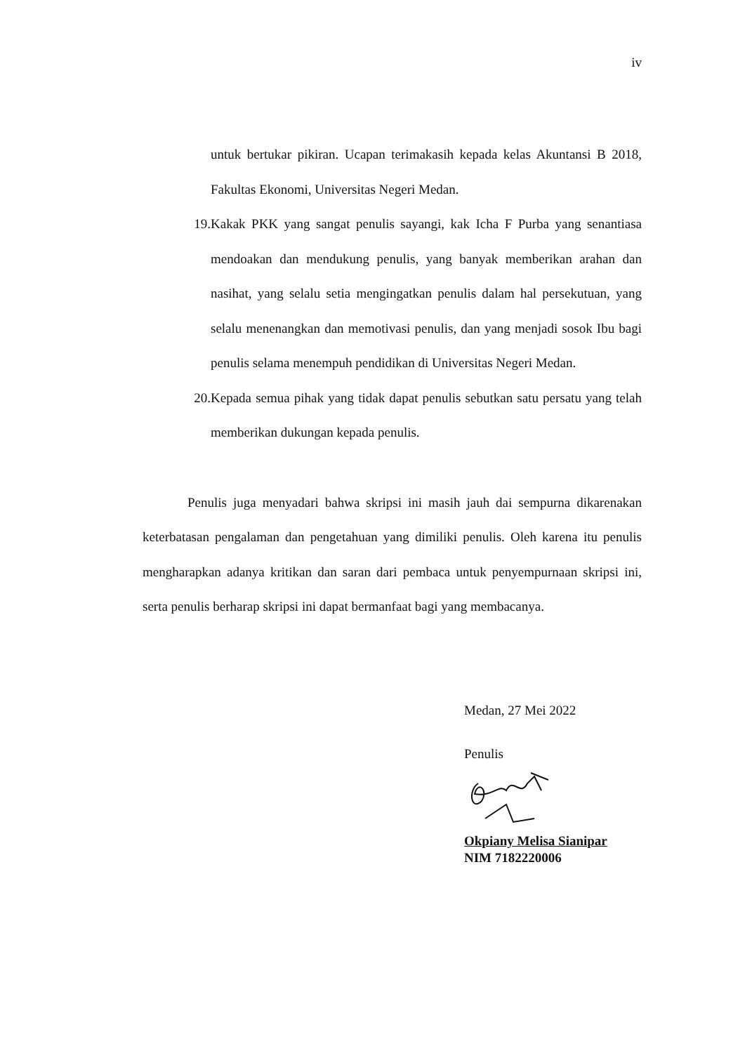iv
untuk bertukar pikiran. Ucapan terimakasih kepada kelas Akuntansi B 2018, Fakultas Ekonomi, Universitas Negeri Medan.
19. Kakak PKK yang sangat penulis sayangi, kak Icha F Purba yang senantiasa mendoakan dan mendukung penulis, yang banyak memberikan arahan dan nasihat, yang selalu setia mengingatkan penulis dalam hal persekutuan, yang selalu menenangkan dan memotivasi penulis, dan yang menjadi sosok Ibu bagi penulis selama menempuh pendidikan di Universitas Negeri Medan.
20. Kepada semua pihak yang tidak dapat penulis sebutkan satu persatu yang telah memberikan dukungan kepada penulis.
Penulis juga menyadari bahwa skripsi ini masih jauh dai sempurna dikarenakan keterbatasan pengalaman dan pengetahuan yang dimiliki penulis. Oleh karena itu penulis mengharapkan adanya kritikan dan saran dari pembaca untuk penyempurnaan skripsi ini, serta penulis berharap skripsi ini dapat bermanfaat bagi yang membacanya.
Medan, 27 Mei 2022
Penulis
Okpiany Melisa Sianipar
NIM 7182220006